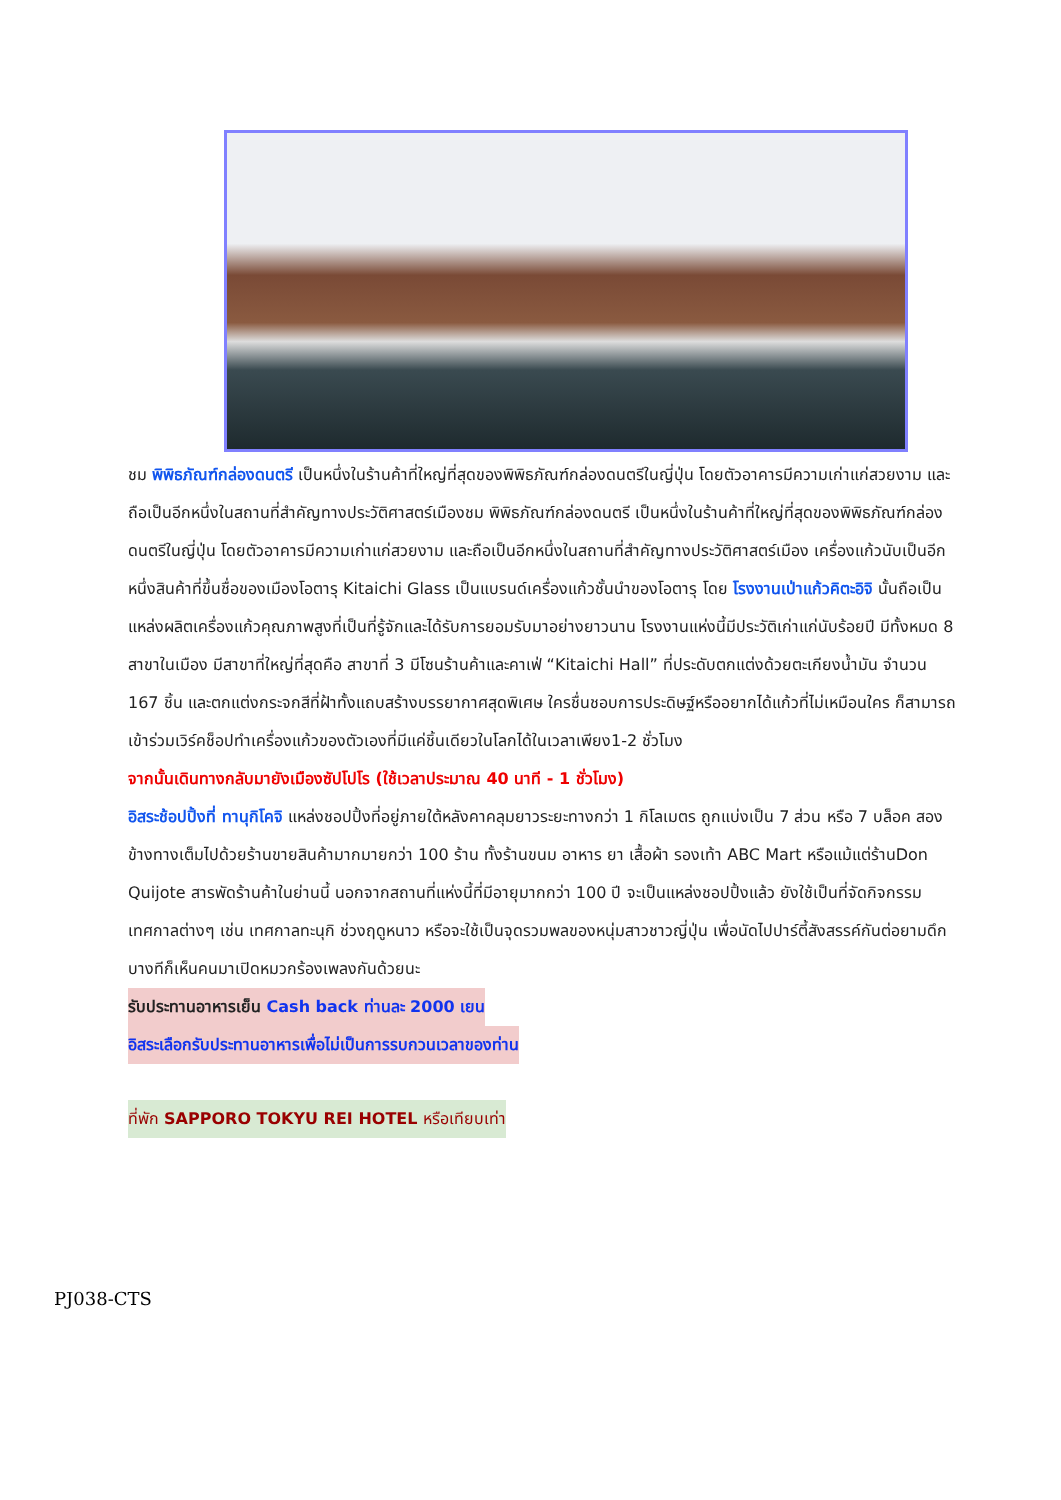ชม พิพิธภัณฑ์กล่องดนตรี เป็นหนึ่งในร้านค้าที่ใหญ่ที่สุดของพิพิธภัณฑ์กล่องดนตรีในญี่ปุ่น โดยตัวอาคารมีความเก่าแก่สวยงาม และถือเป็นอีกหนึ่งในสถานที่สำคัญทางประวัติศาสตร์เมืองชม พิพิธภัณฑ์กล่องดนตรี เป็นหนึ่งในร้านค้าที่ใหญ่ที่สุดของพิพิธภัณฑ์กล่องดนตรีในญี่ปุ่น โดยตัวอาคารมีความเก่าแก่สวยงาม และถือเป็นอีกหนึ่งในสถานที่สำคัญทางประวัติศาสตร์เมือง เครื่องแก้วนับเป็นอีกหนึ่งสินค้าที่ขึ้นชื่อของเมืองโอตารุ Kitaichi Glass เป็นแบรนด์เครื่องแก้วชั้นนำของโอตารุ โดย โรงงานเป่าแก้วคิตะอิจิ นั้นถือเป็นแหล่งผลิตเครื่องแก้วคุณภาพสูงที่เป็นที่รู้จักและได้รับการยอมรับมาอย่างยาวนาน โรงงานแห่งนี้มีประวัติเก่าแก่นับร้อยปี มีทั้งหมด 8 สาขาในเมือง มีสาขาที่ใหญ่ที่สุดคือ สาขาที่ 3 มีโซนร้านค้าและคาเฟ่ “Kitaichi Hall” ที่ประดับตกแต่งด้วยตะเกียงน้ำมัน จำนวน 167 ชิ้น และตกแต่งกระจกสีที่ฝ้าทั้งแถบสร้างบรรยากาศสุดพิเศษ ใครชื่นชอบการประดิษฐ์หรืออยากได้แก้วที่ไม่เหมือนใคร ก็สามารถเข้าร่วมเวิร์คช็อปทำเครื่องแก้วของตัวเองที่มีแค่ชิ้นเดียวในโลกได้ในเวลาเพียง1-2 ชั่วโมง
จากนั้นเดินทางกลับมายังเมืองซัปโปโร (ใช้เวลาประมาณ 40 นาที - 1 ชั่วโมง)
อิสระช้อปปิ้งที่ ทานุกิโคจิ แหล่งชอปปิ้งที่อยู่ภายใต้หลังคาคลุมยาวระยะทางกว่า 1 กิโลเมตร ถูกแบ่งเป็น 7 ส่วน หรือ 7 บล็อค สองข้างทางเต็มไปด้วยร้านขายสินค้ามากมายกว่า 100 ร้าน ทั้งร้านขนม อาหาร ยา เสื้อผ้า รองเท้า ABC Mart หรือแม้แต่ร้านDon Quijote สารพัดร้านค้าในย่านนี้ นอกจากสถานที่แห่งนี้ที่มีอายุมากกว่า 100 ปี จะเป็นแหล่งชอปปิ้งแล้ว ยังใช้เป็นที่จัดกิจกรรม เทศกาลต่างๆ เช่น เทศกาลทะนุกิ ช่วงฤดูหนาว หรือจะใช้เป็นจุดรวมพลของหนุ่มสาวชาวญี่ปุ่น เพื่อนัดไปปาร์ตี้สังสรรค์กันต่อยามดึก บางทีก็เห็นคนมาเปิดหมวกร้องเพลงกันด้วยนะ
รับประทานอาหารเย็น Cash back ท่านละ 2000 เยน
อิสระเลือกรับประทานอาหารเพื่อไม่เป็นการรบกวนเวลาของท่าน
ที่พัก SAPPORO TOKYU REI HOTEL หรือเทียบเท่า
PJ038-CTS